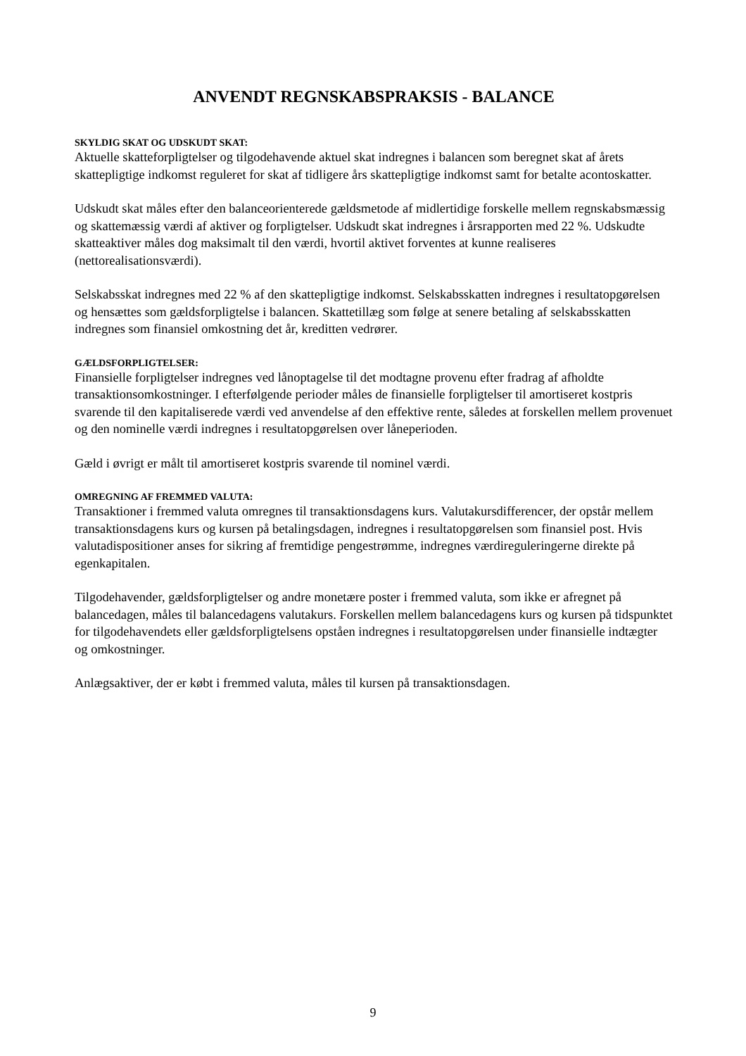ANVENDT REGNSKABSPRAKSIS - BALANCE
SKYLDIG SKAT OG UDSKUDT SKAT:
Aktuelle skatteforpligtelser og tilgodehavende aktuel skat indregnes i balancen som beregnet skat af årets skattepligtige indkomst reguleret for skat af tidligere års skattepligtige indkomst samt for betalte acontoskatter.
Udskudt skat måles efter den balanceorienterede gældsmetode af midlertidige forskelle mellem regnskabsmæssig og skattemæssig værdi af aktiver og forpligtelser. Udskudt skat indregnes i årsrapporten med 22 %. Udskudte skatteaktiver måles dog maksimalt til den værdi, hvortil aktivet forventes at kunne realiseres (nettorealisationsværdi).
Selskabsskat indregnes med 22 % af den skattepligtige indkomst. Selskabsskatten indregnes i resultatopgørelsen og hensættes som gældsforpligtelse i balancen. Skattetillæg som følge at senere betaling af selskabsskatten indregnes som finansiel omkostning det år, kreditten vedrører.
GÆLDSFORPLIGTELSER:
Finansielle forpligtelser indregnes ved lånoptagelse til det modtagne provenu efter fradrag af afholdte transaktionsomkostninger. I efterfølgende perioder måles de finansielle forpligtelser til amortiseret kostpris svarende til den kapitaliserede værdi ved anvendelse af den effektive rente, således at forskellen mellem provenuet og den nominelle værdi indregnes i resultatopgørelsen over låneperioden.
Gæld i øvrigt er målt til amortiseret kostpris svarende til nominel værdi.
OMREGNING AF FREMMED VALUTA:
Transaktioner i fremmed valuta omregnes til transaktionsdagens kurs. Valutakursdifferencer, der opstår mellem transaktionsdagens kurs og kursen på betalingsdagen, indregnes i resultatopgørelsen som finansiel post. Hvis valutadispositioner anses for sikring af fremtidige pengestrømme, indregnes værdireguleringerne direkte på egenkapitalen.
Tilgodehavender, gældsforpligtelser og andre monetære poster i fremmed valuta, som ikke er afregnet på balancedagen, måles til balancedagens valutakurs. Forskellen mellem balancedagens kurs og kursen på tidspunktet for tilgodehavendets eller gældsforpligtelsens opståen indregnes i resultatopgørelsen under finansielle indtægter og omkostninger.
Anlægsaktiver, der er købt i fremmed valuta, måles til kursen på transaktionsdagen.
9